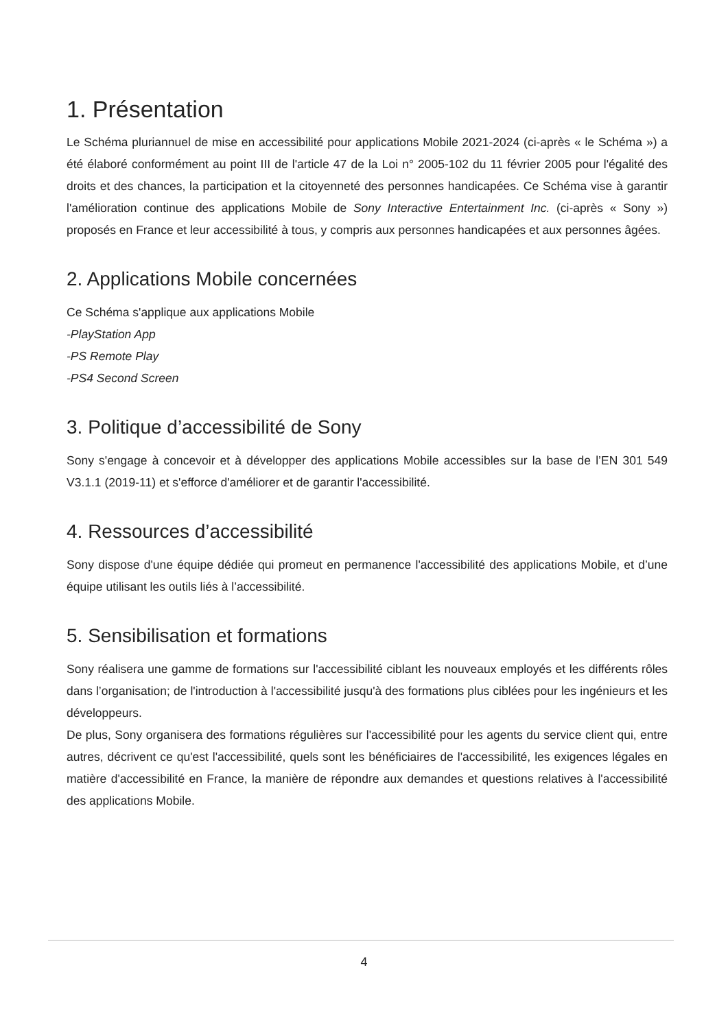1. Présentation
Le Schéma pluriannuel de mise en accessibilité pour applications Mobile 2021-2024 (ci-après « le Schéma ») a été élaboré conformément au point III de l'article 47 de la Loi n° 2005-102 du 11 février 2005 pour l'égalité des droits et des chances, la participation et la citoyenneté des personnes handicapées. Ce Schéma vise à garantir l'amélioration continue des applications Mobile de Sony Interactive Entertainment Inc. (ci-après « Sony ») proposés en France et leur accessibilité à tous, y compris aux personnes handicapées et aux personnes âgées.
2. Applications Mobile concernées
Ce Schéma s'applique aux applications Mobile
-PlayStation App
-PS Remote Play
-PS4 Second Screen
3. Politique d’accessibilité de Sony
Sony s'engage à concevoir et à développer des applications Mobile accessibles sur la base de l’EN 301 549 V3.1.1 (2019-11) et s'efforce d'améliorer et de garantir l'accessibilité.
4. Ressources d’accessibilité
Sony dispose d'une équipe dédiée qui promeut en permanence l'accessibilité des applications Mobile, et d’une équipe utilisant les outils liés à l’accessibilité.
5. Sensibilisation et formations
Sony réalisera une gamme de formations sur l'accessibilité ciblant les nouveaux employés et les différents rôles dans l’organisation; de l'introduction à l'accessibilité jusqu'à des formations plus ciblées pour les ingénieurs et les développeurs.
De plus, Sony organisera des formations régulières sur l'accessibilité pour les agents du service client qui, entre autres, décrivent ce qu'est l'accessibilité, quels sont les bénéficiaires de l'accessibilité, les exigences légales en matière d'accessibilité en France, la manière de répondre aux demandes et questions relatives à l'accessibilité des applications Mobile.
4